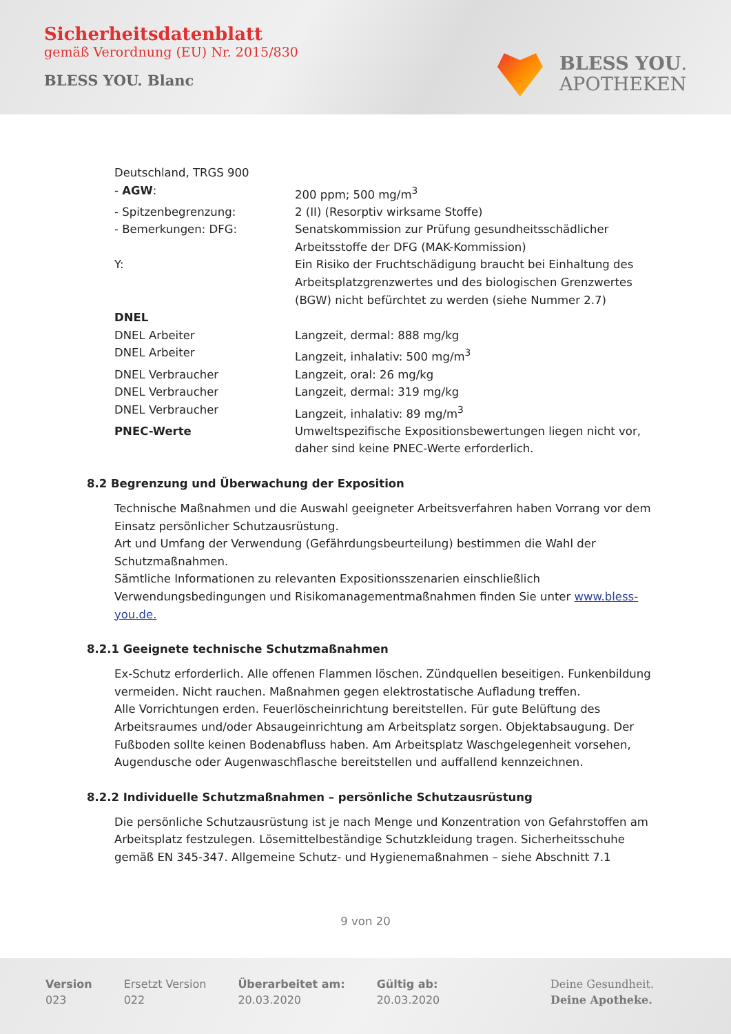Sicherheitsdatenblatt
gemäß Verordnung (EU) Nr. 2015/830
BLESS YOU. Blanc
BLESS YOU.
APOTHEKEN
| Deutschland, TRGS 900 | |
| - AGW : | 200 ppm; 500 mg/m<sup>3</sup> |
| - Spitzenbegrenzung: | 2 (II) (Resorptiv wirksame Stoffe) |
| - Bemerkungen: DFG: | Senatskommission zur Prüfung gesundheitsschädlicher Arbeitsstoffe der DFG (MAK-Kommission) |
| Y: | Ein Risiko der Fruchtschädigung braucht bei Einhaltung des Arbeitsplatzgrenzwertes und des biologischen Grenzwertes (BGW) nicht befürchtet zu werden (siehe Nummer 2.7) |
| DNEL | |
| DNEL Arbeiter | Langzeit, dermal: 888 mg/kg |
| DNEL Arbeiter | Langzeit, inhalativ: 500 mg/m<sup>3</sup> |
| DNEL Verbraucher | Langzeit, oral: 26 mg/kg |
| DNEL Verbraucher | Langzeit, dermal: 319 mg/kg |
| DNEL Verbraucher | Langzeit, inhalativ: 89 mg/m<sup>3</sup> |
| PNEC-Werte | Umweltspezifische Expositionsbewertungen liegen nicht vor, daher sind keine PNEC-Werte erforderlich. |
8.2 Begrenzung und Überwachung der Exposition
Technische Maßnahmen und die Auswahl geeigneter Arbeitsverfahren haben Vorrang vor dem Einsatz persönlicher Schutzausrüstung.
Art und Umfang der Verwendung (Gefährdungsbeurteilung) bestimmen die Wahl der Schutzmaßnahmen.
Sämtliche Informationen zu relevanten Expositionsszenarien einschließlich Verwendungsbedingungen und Risikomanagementmaßnahmen finden Sie unter www.bless-you.de.
8.2.1 Geeignete technische Schutzmaßnahmen
Ex-Schutz erforderlich. Alle offenen Flammen löschen. Zündquellen beseitigen. Funkenbildung vermeiden. Nicht rauchen. Maßnahmen gegen elektrostatische Aufladung treffen.
Alle Vorrichtungen erden. Feuerlöscheinrichtung bereitstellen. Für gute Belüftung des Arbeitsraumes und/oder Absaugeinrichtung am Arbeitsplatz sorgen. Objektabsaugung. Der Fußboden sollte keinen Bodenabfluss haben. Am Arbeitsplatz Waschgelegenheit vorsehen, Augendusche oder Augenwaschflasche bereitstellen und auffallend kennzeichnen.
8.2.2 Individuelle Schutzmaßnahmen – persönliche Schutzausrüstung
Die persönliche Schutzausrüstung ist je nach Menge und Konzentration von Gefahrstoffen am Arbeitsplatz festzulegen. Lösemittelbeständige Schutzkleidung tragen. Sicherheitsschuhe gemäß EN 345-347. Allgemeine Schutz- und Hygienemaßnahmen – siehe Abschnitt 7.1
9 von 20
Version
023
Ersetzt Version
022
Überarbeitet am:
20.03.2020
Gültig ab:
20.03.2020
Deine Gesundheit.
Deine Apotheke.